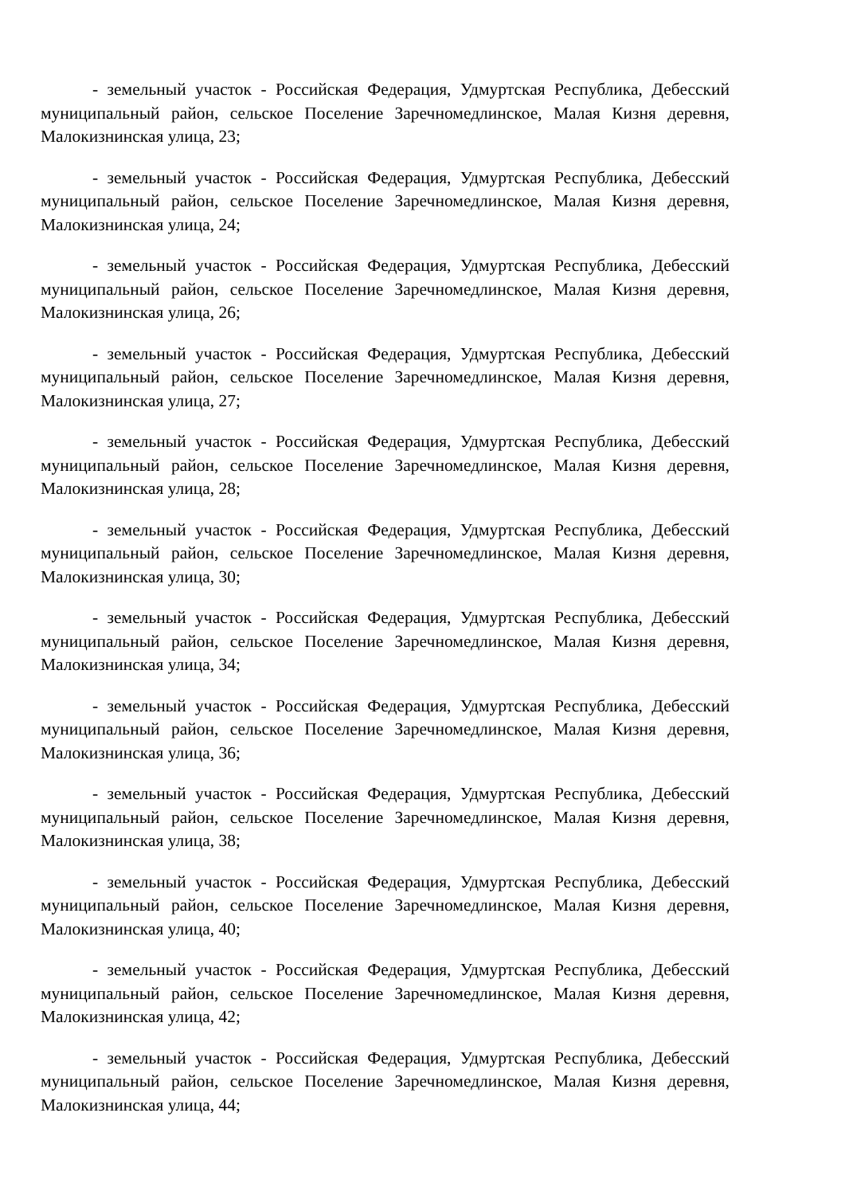- земельный участок - Российская Федерация, Удмуртская Республика, Дебесский муниципальный район, сельское Поселение Заречномедлинское, Малая Кизня деревня, Малокизнинская улица, 23;
- земельный участок - Российская Федерация, Удмуртская Республика, Дебесский муниципальный район, сельское Поселение Заречномедлинское, Малая Кизня деревня, Малокизнинская улица, 24;
- земельный участок - Российская Федерация, Удмуртская Республика, Дебесский муниципальный район, сельское Поселение Заречномедлинское, Малая Кизня деревня, Малокизнинская улица, 26;
- земельный участок - Российская Федерация, Удмуртская Республика, Дебесский муниципальный район, сельское Поселение Заречномедлинское, Малая Кизня деревня, Малокизнинская улица, 27;
- земельный участок - Российская Федерация, Удмуртская Республика, Дебесский муниципальный район, сельское Поселение Заречномедлинское, Малая Кизня деревня, Малокизнинская улица, 28;
- земельный участок - Российская Федерация, Удмуртская Республика, Дебесский муниципальный район, сельское Поселение Заречномедлинское, Малая Кизня деревня, Малокизнинская улица, 30;
- земельный участок - Российская Федерация, Удмуртская Республика, Дебесский муниципальный район, сельское Поселение Заречномедлинское, Малая Кизня деревня, Малокизнинская улица, 34;
- земельный участок - Российская Федерация, Удмуртская Республика, Дебесский муниципальный район, сельское Поселение Заречномедлинское, Малая Кизня деревня, Малокизнинская улица, 36;
- земельный участок - Российская Федерация, Удмуртская Республика, Дебесский муниципальный район, сельское Поселение Заречномедлинское, Малая Кизня деревня, Малокизнинская улица, 38;
- земельный участок - Российская Федерация, Удмуртская Республика, Дебесский муниципальный район, сельское Поселение Заречномедлинское, Малая Кизня деревня, Малокизнинская улица, 40;
- земельный участок - Российская Федерация, Удмуртская Республика, Дебесский муниципальный район, сельское Поселение Заречномедлинское, Малая Кизня деревня, Малокизнинская улица, 42;
- земельный участок - Российская Федерация, Удмуртская Республика, Дебесский муниципальный район, сельское Поселение Заречномедлинское, Малая Кизня деревня, Малокизнинская улица, 44;